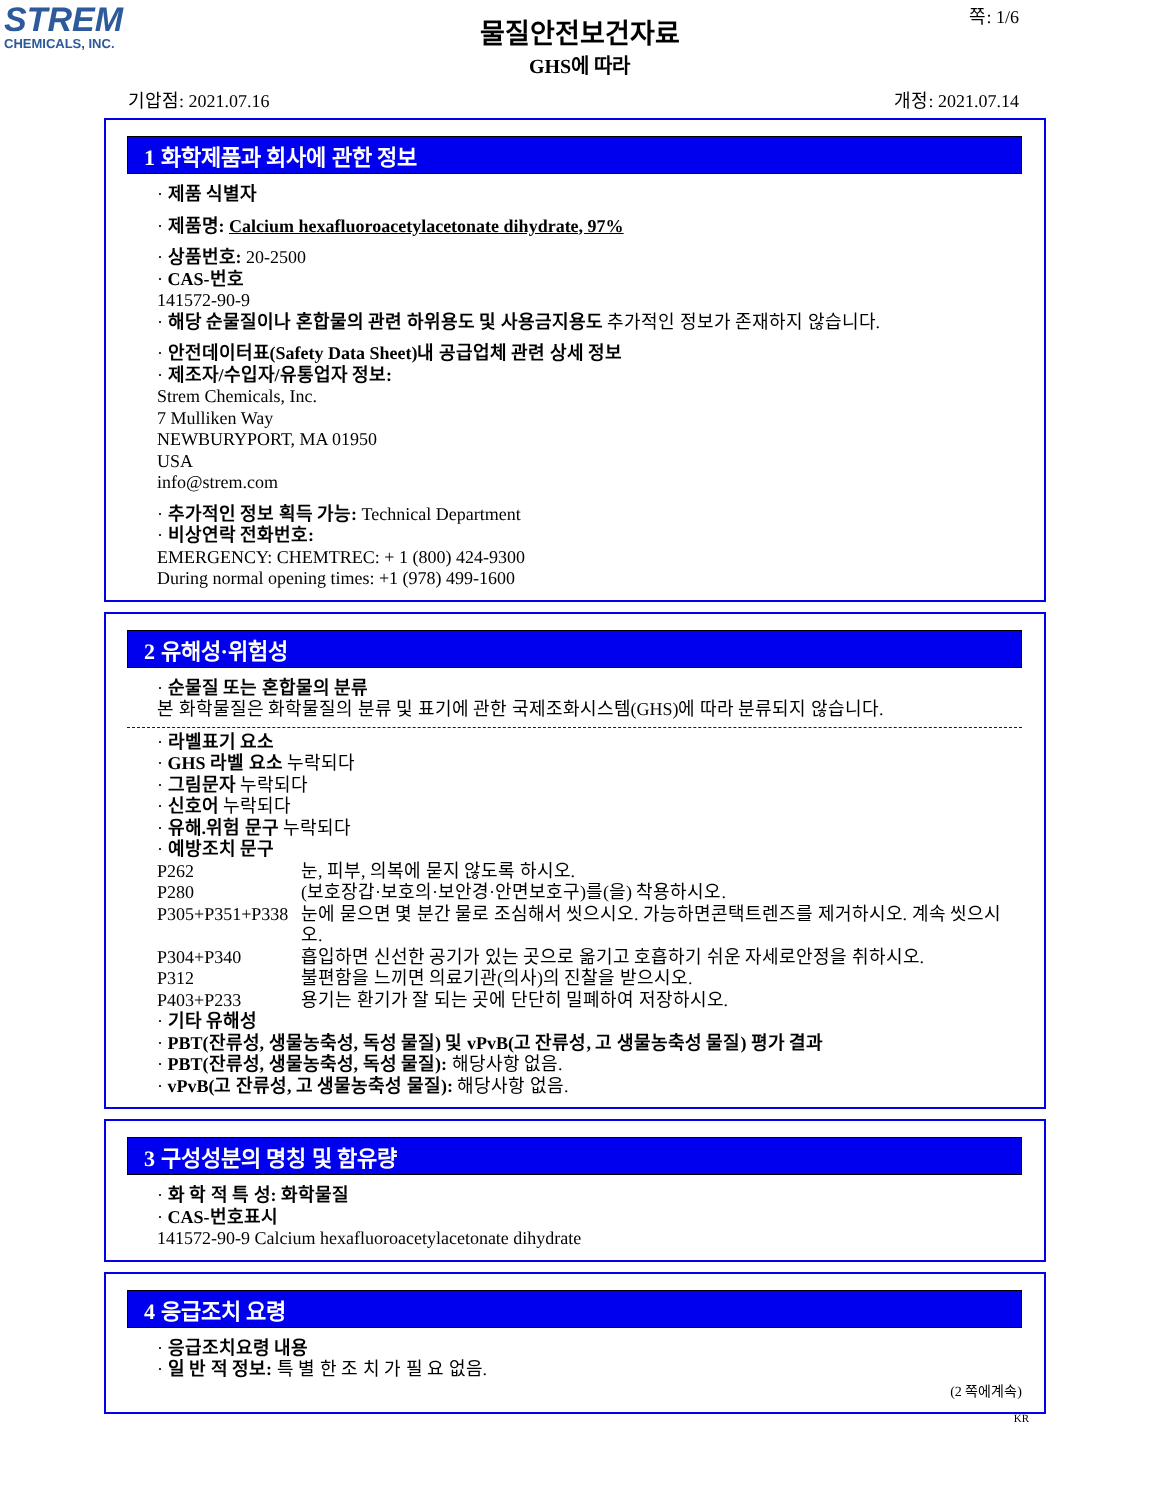STREM
CHEMICALS, INC.
쪽: 1/6
물질안전보건자료
GHS에 따라
기압점: 2021.07.16 개정: 2021.07.14
1 화학제품과 회사에 관한 정보
· 제품 식별자
· 제품명: Calcium hexafluoroacetylacetonate dihydrate, 97%
· 상품번호: 20-2500
· CAS-번호
141572-90-9
· 해당 순물질이나 혼합물의 관련 하위용도 및 사용금지용도 추가적인 정보가 존재하지 않습니다.
· 안전데이터표(Safety Data Sheet)내 공급업체 관련 상세 정보
· 제조자/수입자/유통업자 정보:
Strem Chemicals, Inc.
7 Mulliken Way
NEWBURYPORT, MA 01950
USA
info@strem.com
· 추가적인 정보 획득 가능: Technical Department
· 비상연락 전화번호:
EMERGENCY: CHEMTREC: + 1 (800) 424-9300
During normal opening times: +1 (978) 499-1600
2 유해성·위험성
· 순물질 또는 혼합물의 분류
본 화학물질은 화학물질의 분류 및 표기에 관한 국제조화시스템(GHS)에 따라 분류되지 않습니다.
· 라벨표기 요소
· GHS 라벨 요소 누락되다
· 그림문자 누락되다
· 신호어 누락되다
· 유해.위험 문구 누락되다
· 예방조치 문구
P262 눈, 피부, 의복에 묻지 않도록 하시오.
P280 (보호장갑·보호의·보안경·안면보호구)를(을) 착용하시오.
P305+P351+P338 눈에 묻으면 몇 분간 물로 조심해서 씻으시오. 가능하면콘택트렌즈를 제거하시오. 계속 씻으시오.
P304+P340 흡입하면 신선한 공기가 있는 곳으로 옮기고 호흡하기 쉬운 자세로안정을 취하시오.
P312 불편함을 느끼면 의료기관(의사)의 진찰을 받으시오.
P403+P233 용기는 환기가 잘 되는 곳에 단단히 밀폐하여 저장하시오.
· 기타 유해성
· PBT(잔류성, 생물농축성, 독성 물질) 및 vPvB(고 잔류성, 고 생물농축성 물질) 평가 결과
· PBT(잔류성, 생물농축성, 독성 물질): 해당사항 없음.
· vPvB(고 잔류성, 고 생물농축성 물질): 해당사항 없음.
3 구성성분의 명칭 및 함유량
· 화 학 적 특 성: 화학물질
· CAS-번호표시
141572-90-9 Calcium hexafluoroacetylacetonate dihydrate
4 응급조치 요령
· 응급조치요령 내용
· 일 반 적 정보: 특 별 한 조 치 가 필 요 없음.
(2 쪽에계속)
KR